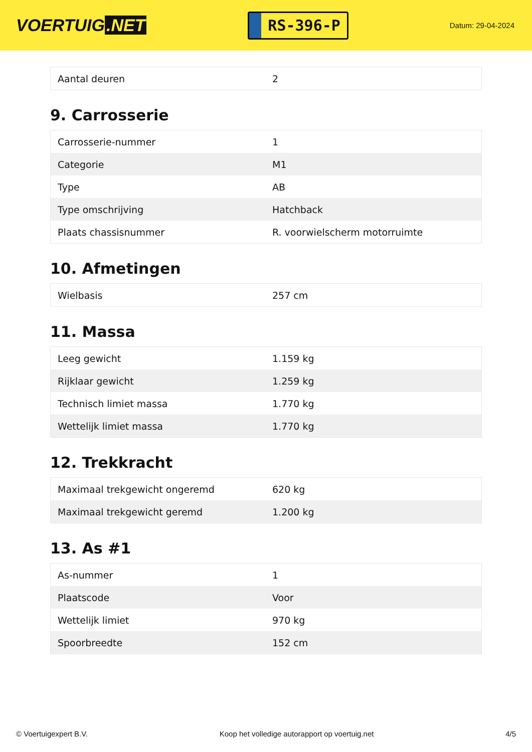VOERTUIG.NET
RS-396-P
Datum: 29-04-2024
| Aantal deuren | 2 |
9. Carrosserie
| Carrosserie-nummer | 1 |
| Categorie | M1 |
| Type | AB |
| Type omschrijving | Hatchback |
| Plaats chassisnummer | R. voorwielscherm motorruimte |
10. Afmetingen
| Wielbasis | 257 cm |
11. Massa
| Leeg gewicht | 1.159 kg |
| Rijklaar gewicht | 1.259 kg |
| Technisch limiet massa | 1.770 kg |
| Wettelijk limiet massa | 1.770 kg |
12. Trekkracht
| Maximaal trekgewicht ongeremd | 620 kg |
| Maximaal trekgewicht geremd | 1.200 kg |
13. As #1
| As-nummer | 1 |
| Plaatscode | Voor |
| Wettelijk limiet | 970 kg |
| Spoorbreedte | 152 cm |
© Voertuigexpert B.V. Koop het volledige autorapport op voertuig.net 4/5